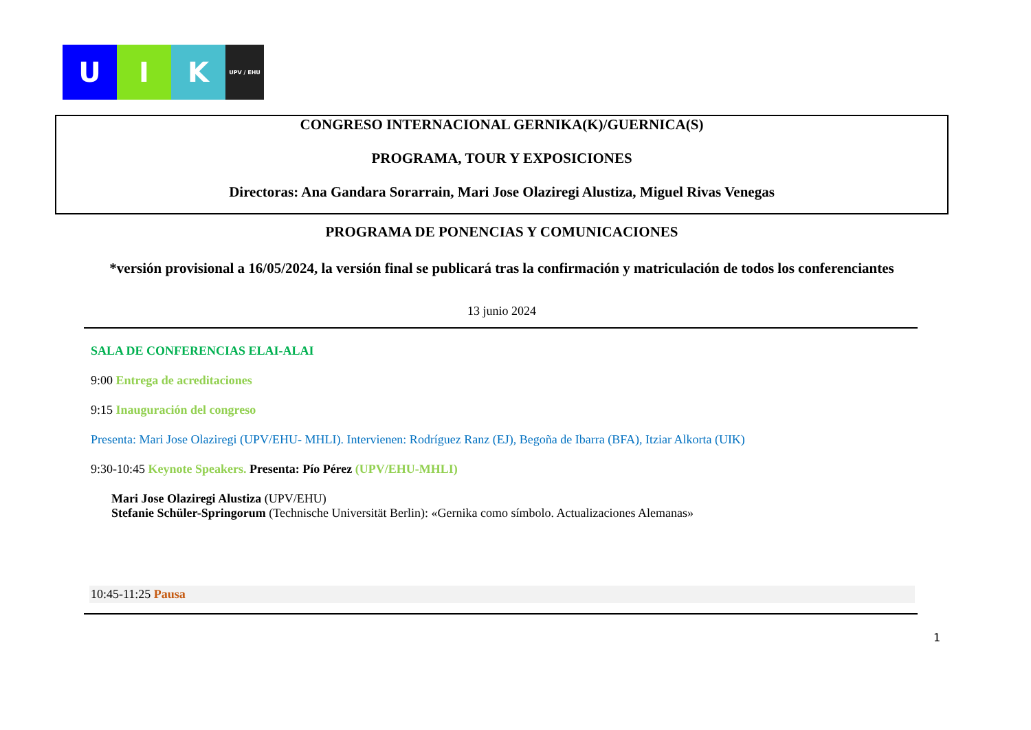U I K
UPV / EHU
CONGRESO INTERNACIONAL GERNIKA(K)/GUERNICA(S)
PROGRAMA, TOUR Y EXPOSICIONES
Directoras: Ana Gandara Sorarrain, Mari Jose Olaziregi Alustiza, Miguel Rivas Venegas
PROGRAMA DE PONENCIAS Y COMUNICACIONES
*versión provisional a 16/05/2024, la versión final se publicará tras la confirmación y matriculación de todos los conferenciantes
13 junio 2024
SALA DE CONFERENCIAS ELAI-ALAI
9:00 Entrega de acreditaciones
9:15 Inauguración del congreso
Presenta: Mari Jose Olaziregi (UPV/EHU- MHLI). Intervienen: Rodríguez Ranz (EJ), Begoña de Ibarra (BFA), Itziar Alkorta (UIK)
9:30-10:45 Keynote Speakers. Presenta: Pío Pérez (UPV/EHU-MHLI)
Mari Jose Olaziregi Alustiza (UPV/EHU)
Stefanie Schüler-Springorum (Technische Universität Berlin): «Gernika como símbolo. Actualizaciones Alemanas»
10:45-11:25 Pausa
1